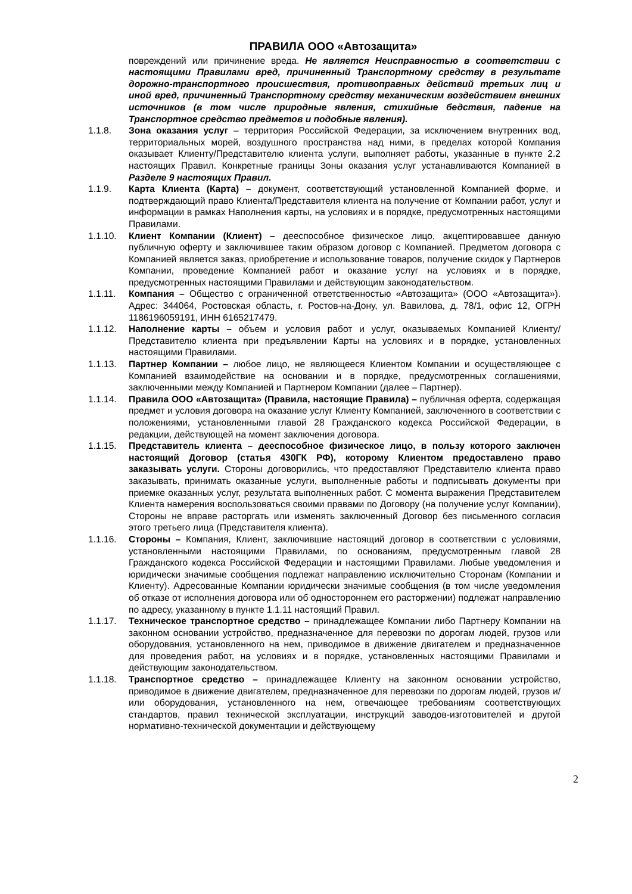ПРАВИЛА ООО «Автозащита»
повреждений или причинение вреда. Не является Неисправностью в соответствии с настоящими Правилами вред, причиненный Транспортному средству в результате дорожно-транспортного происшествия, противоправных действий третьих лиц и иной вред, причиненный Транспортному средству механическим воздействием внешних источников (в том числе природные явления, стихийные бедствия, падение на Транспортное средство предметов и подобные явления).
1.1.8. Зона оказания услуг – территория Российской Федерации, за исключением внутренних вод, территориальных морей, воздушного пространства над ними, в пределах которой Компания оказывает Клиенту/Представителю клиента услуги, выполняет работы, указанные в пункте 2.2 настоящих Правил. Конкретные границы Зоны оказания услуг устанавливаются Компанией в Разделе 9 настоящих Правил.
1.1.9. Карта Клиента (Карта) – документ, соответствующий установленной Компанией форме, и подтверждающий право Клиента/Представителя клиента на получение от Компании работ, услуг и информации в рамках Наполнения карты, на условиях и в порядке, предусмотренных настоящими Правилами.
1.1.10. Клиент Компании (Клиент) – дееспособное физическое лицо, акцептировавшее данную публичную оферту и заключившее таким образом договор с Компанией. Предметом договора с Компанией является заказ, приобретение и использование товаров, получение скидок у Партнеров Компании, проведение Компанией работ и оказание услуг на условиях и в порядке, предусмотренных настоящими Правилами и действующим законодательством.
1.1.11. Компания – Общество с ограниченной ответственностью «Автозащита» (ООО «Автозащита»). Адрес: 344064, Ростовская область, г. Ростов-на-Дону, ул. Вавилова, д. 78/1, офис 12, ОГРН 1186196059191, ИНН 6165217479.
1.1.12. Наполнение карты – объем и условия работ и услуг, оказываемых Компанией Клиенту/Представителю клиента при предъявлении Карты на условиях и в порядке, установленных настоящими Правилами.
1.1.13. Партнер Компании – любое лицо, не являющееся Клиентом Компании и осуществляющее с Компанией взаимодействие на основании и в порядке, предусмотренных соглашениями, заключенными между Компанией и Партнером Компании (далее – Партнер).
1.1.14. Правила ООО «Автозащита» (Правила, настоящие Правила) – публичная оферта, содержащая предмет и условия договора на оказание услуг Клиенту Компанией, заключенного в соответствии с положениями, установленными главой 28 Гражданского кодекса Российской Федерации, в редакции, действующей на момент заключения договора.
1.1.15. Представитель клиента – дееспособное физическое лицо, в пользу которого заключен настоящий Договор (статья 430ГК РФ), которому Клиентом предоставлено право заказывать услуги. Стороны договорились, что предоставляют Представителю клиента право заказывать, принимать оказанные услуги, выполненные работы и подписывать документы при приемке оказанных услуг, результата выполненных работ. С момента выражения Представителем Клиента намерения воспользоваться своими правами по Договору (на получение услуг Компании), Стороны не вправе расторгать или изменять заключенный Договор без письменного согласия этого третьего лица (Представителя клиента).
1.1.16. Стороны – Компания, Клиент, заключившие настоящий договор в соответствии с условиями, установленными настоящими Правилами, по основаниям, предусмотренным главой 28 Гражданского кодекса Российской Федерации и настоящими Правилами. Любые уведомления и юридически значимые сообщения подлежат направлению исключительно Сторонам (Компании и Клиенту). Адресованные Компании юридически значимые сообщения (в том числе уведомления об отказе от исполнения договора или об одностороннем его расторжении) подлежат направлению по адресу, указанному в пункте 1.1.11 настоящий Правил.
1.1.17. Техническое транспортное средство – принадлежащее Компании либо Партнеру Компании на законном основании устройство, предназначенное для перевозки по дорогам людей, грузов или оборудования, установленного на нем, приводимое в движение двигателем и предназначенное для проведения работ, на условиях и в порядке, установленных настоящими Правилами и действующим законодательством.
1.1.18. Транспортное средство – принадлежащее Клиенту на законном основании устройство, приводимое в движение двигателем, предназначенное для перевозки по дорогам людей, грузов и/или оборудования, установленного на нем, отвечающее требованиям соответствующих стандартов, правил технической эксплуатации, инструкций заводов-изготовителей и другой нормативно-технической документации и действующему
2